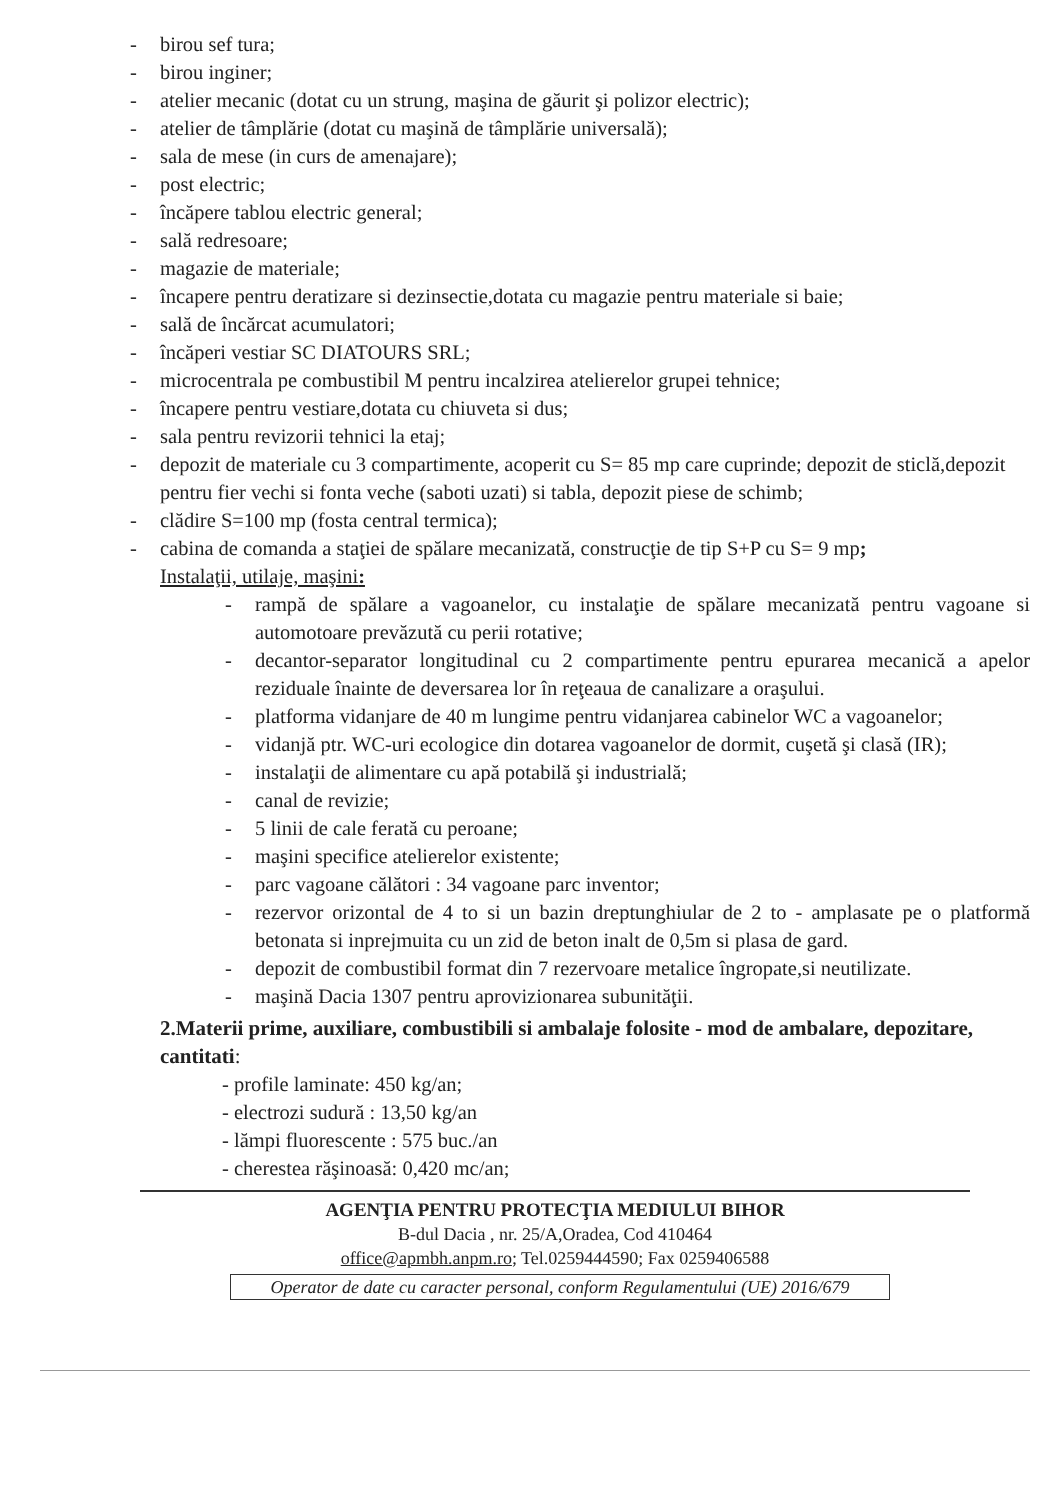- birou sef tura;
- birou inginer;
- atelier mecanic (dotat cu un strung, maşina de găurit şi polizor electric);
- atelier de tâmplărie (dotat cu maşină de tâmplărie universală);
- sala de mese (in curs de amenajare);
- post electric;
- încăpere tablou electric general;
- sală redresoare;
- magazie de materiale;
- încapere pentru deratizare si dezinsectie,dotata cu magazie pentru materiale si baie;
- sală de încărcat acumulatori;
- încăperi vestiar SC DIATOURS SRL;
- microcentrala pe combustibil M pentru incalzirea atelierelor grupei tehnice;
- încapere pentru vestiare,dotata cu chiuveta si dus;
- sala pentru revizorii tehnici la etaj;
- depozit de materiale cu 3 compartimente, acoperit cu S= 85 mp care cuprinde; depozit de sticlă,depozit pentru fier vechi si fonta veche (saboti uzati) si tabla, depozit piese de schimb;
- clădire S=100 mp (fosta central termica);
- cabina de comanda a staţiei de spălare mecanizată, construcţie de tip S+P cu S= 9 mp;
Instalaţii, utilaje, maşini:
- rampă de spălare a vagoanelor, cu instalaţie de spălare mecanizată pentru vagoane si automotoare prevăzută cu perii rotative;
- decantor-separator longitudinal cu 2 compartimente pentru epurarea mecanică a apelor reziduale înainte de deversarea lor în reţeaua de canalizare a oraşului.
- platforma vidanjare de 40 m lungime pentru vidanjarea cabinelor WC a vagoanelor;
- vidanjă ptr. WC-uri ecologice din dotarea vagoanelor de dormit, cuşetă şi clasă (IR);
- instalaţii de alimentare cu apă potabilă şi industrială;
- canal de revizie;
- 5 linii de cale ferată cu peroane;
- maşini specifice atelierelor existente;
- parc vagoane călători : 34 vagoane parc inventor;
- rezervor orizontal de 4 to si un bazin dreptunghiular de 2 to - amplasate pe o platformă betonata si inprejmuita cu un zid de beton inalt de 0,5m si plasa de gard.
- depozit de combustibil format din 7 rezervoare metalice îngropate,si neutilizate.
- maşină Dacia 1307 pentru aprovizionarea subunităţii.
2.Materii prime, auxiliare, combustibili si ambalaje folosite - mod de ambalare, depozitare, cantitati:
- profile laminate: 450 kg/an;
- electrozi sudură : 13,50 kg/an
- lămpi fluorescente : 575 buc./an
- cherestea răşinoasă: 0,420 mc/an;
AGENŢIA PENTRU PROTECŢIA MEDIULUI BIHOR
B-dul Dacia , nr. 25/A,Oradea, Cod 410464
office@apmbh.anpm.ro; Tel.0259444590; Fax 0259406588
Operator de date cu caracter personal, conform Regulamentului (UE) 2016/679